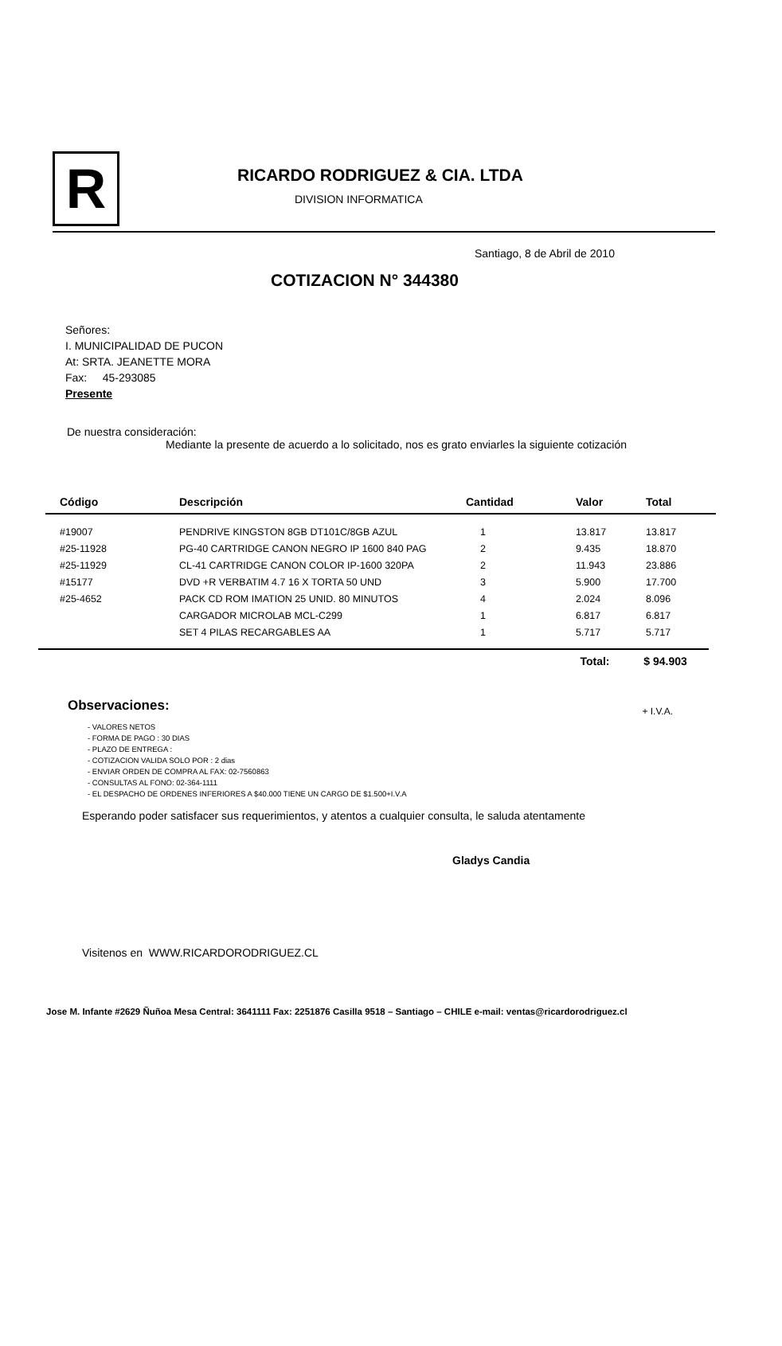R
RICARDO RODRIGUEZ & CIA. LTDA
DIVISION INFORMATICA
Santiago, 8 de Abril de 2010
COTIZACION N° 344380
Señores:
I. MUNICIPALIDAD DE PUCON
At: SRTA. JEANETTE MORA
Fax: 45-293085
Presente
De nuestra consideración:
Mediante la presente de acuerdo a lo solicitado, nos es grato enviarles la siguiente cotización
| Código | Descripción | Cantidad | Valor | Total |
| --- | --- | --- | --- | --- |
| #19007 | PENDRIVE KINGSTON 8GB DT101C/8GB AZUL | 1 | 13.817 | 13.817 |
| #25-11928 | PG-40 CARTRIDGE CANON NEGRO IP 1600 840 PAG | 2 | 9.435 | 18.870 |
| #25-11929 | CL-41 CARTRIDGE CANON COLOR IP-1600 320PA | 2 | 11.943 | 23.886 |
| #15177 | DVD +R VERBATIM 4.7 16 X TORTA 50 UND | 3 | 5.900 | 17.700 |
| #25-4652 | PACK CD ROM IMATION 25 UNID. 80 MINUTOS | 4 | 2.024 | 8.096 |
| | CARGADOR MICROLAB MCL-C299 | 1 | 6.817 | 6.817 |
| | SET 4 PILAS RECARGABLES AA | 1 | 5.717 | 5.717 |
Total: $ 94.903
Observaciones:
+ I.V.A.
- VALORES NETOS
- FORMA DE PAGO : 30 DIAS
- PLAZO DE ENTREGA :
- COTIZACION VALIDA SOLO POR : 2 dias
- ENVIAR ORDEN DE COMPRA AL FAX: 02-7560863
- CONSULTAS AL FONO: 02-364-1111
- EL DESPACHO DE ORDENES INFERIORES A $40.000 TIENE UN CARGO DE $1.500+I.V.A
Esperando poder satisfacer sus requerimientos, y atentos a cualquier consulta, le saluda atentamente
Gladys Candia
Visitenos en WWW.RICARDORODRIGUEZ.CL
Jose M. Infante #2629 Ñuñoa Mesa Central: 3641111 Fax: 2251876 Casilla 9518 – Santiago – CHILE e-mail: ventas@ricardorodriguez.cl